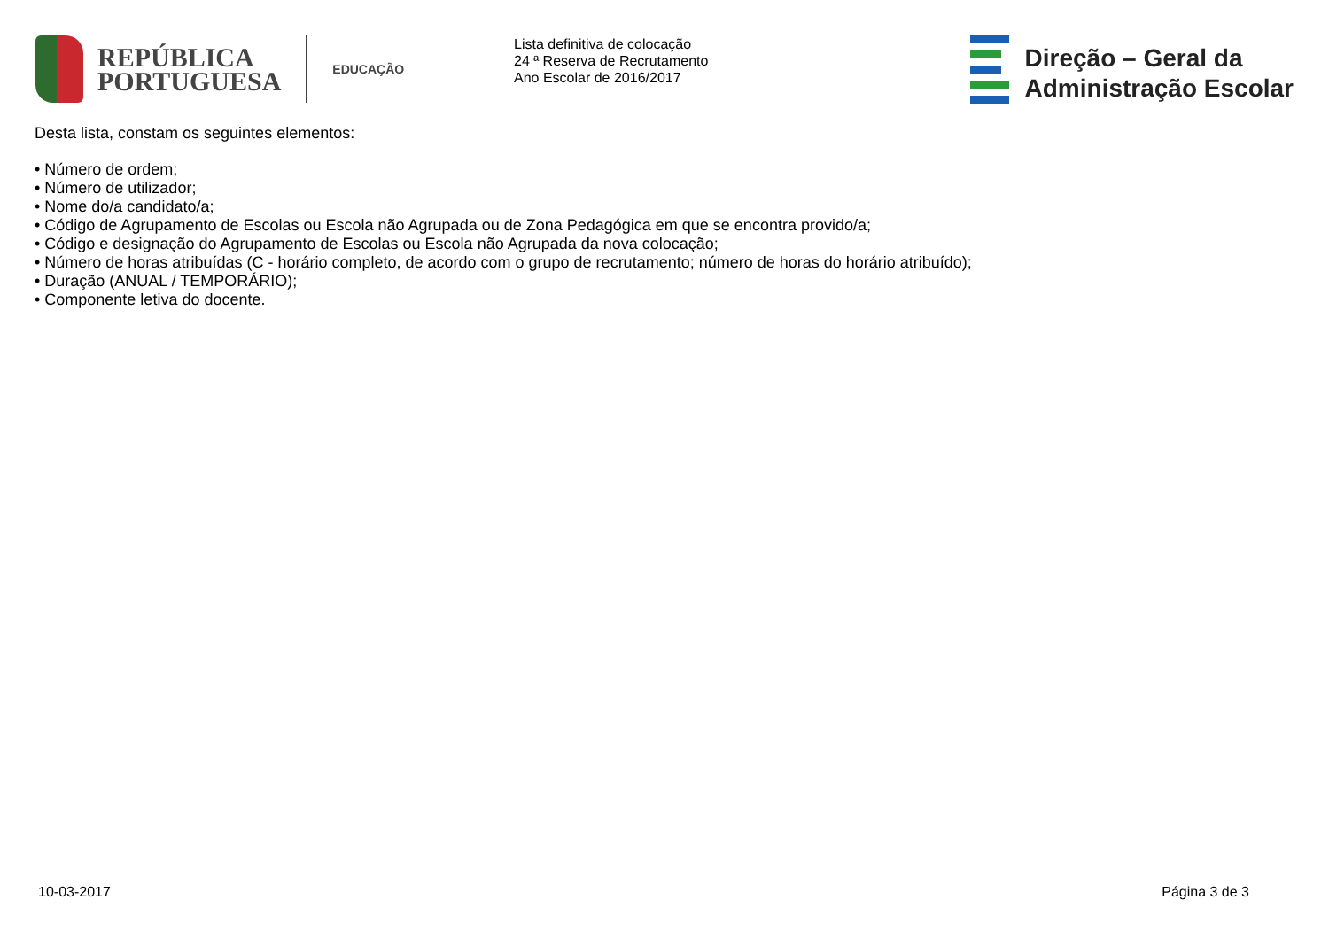REPÚBLICA
PORTUGUESA
EDUCAÇÃO
Lista definitiva de colocação
24 ª Reserva de Recrutamento
Ano Escolar de 2016/2017
Direção – Geral da
Administração Escolar
Desta lista, constam os seguintes elementos:
• Número de ordem;
• Número de utilizador;
• Nome do/a candidato/a;
• Código de Agrupamento de Escolas ou Escola não Agrupada ou de Zona Pedagógica em que se encontra provido/a;
• Código e designação do Agrupamento de Escolas ou Escola não Agrupada da nova colocação;
• Número de horas atribuídas (C - horário completo, de acordo com o grupo de recrutamento; número de horas do horário atribuído);
• Duração (ANUAL / TEMPORÁRIO);
• Componente letiva do docente.
10-03-2017 Página 3 de 3